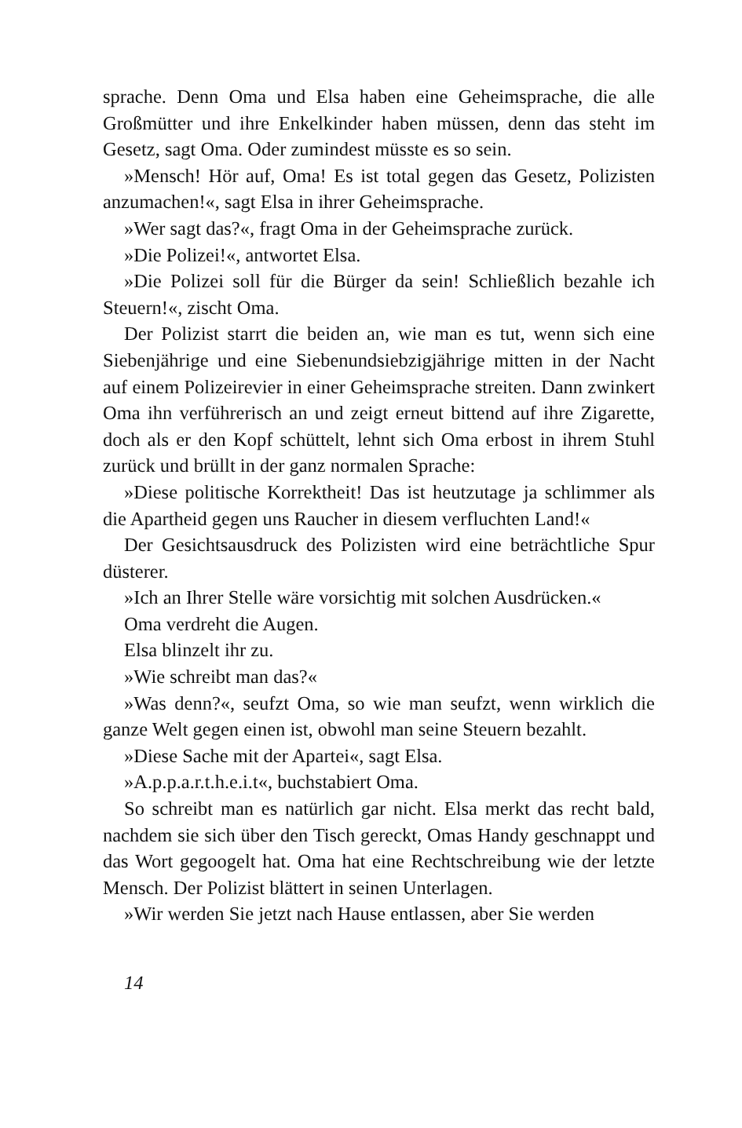sprache. Denn Oma und Elsa haben eine Geheimsprache, die alle Großmütter und ihre Enkelkinder haben müssen, denn das steht im Gesetz, sagt Oma. Oder zumindest müsste es so sein.
»Mensch! Hör auf, Oma! Es ist total gegen das Gesetz, Polizisten anzumachen!«, sagt Elsa in ihrer Geheimsprache.
»Wer sagt das?«, fragt Oma in der Geheimsprache zurück.
»Die Polizei!«, antwortet Elsa.
»Die Polizei soll für die Bürger da sein! Schließlich bezahle ich Steuern!«, zischt Oma.
Der Polizist starrt die beiden an, wie man es tut, wenn sich eine Siebenjährige und eine Siebenundsiebzigjährige mitten in der Nacht auf einem Polizeirevier in einer Geheimsprache streiten. Dann zwinkert Oma ihn verführerisch an und zeigt erneut bittend auf ihre Zigarette, doch als er den Kopf schüttelt, lehnt sich Oma erbost in ihrem Stuhl zurück und brüllt in der ganz normalen Sprache:
»Diese politische Korrektheit! Das ist heutzutage ja schlimmer als die Apartheid gegen uns Raucher in diesem verfluchten Land!«
Der Gesichtsausdruck des Polizisten wird eine beträchtliche Spur düsterer.
»Ich an Ihrer Stelle wäre vorsichtig mit solchen Ausdrücken.«
Oma verdreht die Augen.
Elsa blinzelt ihr zu.
»Wie schreibt man das?«
»Was denn?«, seufzt Oma, so wie man seufzt, wenn wirklich die ganze Welt gegen einen ist, obwohl man seine Steuern bezahlt.
»Diese Sache mit der Apartei«, sagt Elsa.
»A.p.p.a.r.t.h.e.i.t«, buchstabiert Oma.
So schreibt man es natürlich gar nicht. Elsa merkt das recht bald, nachdem sie sich über den Tisch gereckt, Omas Handy geschnappt und das Wort gegoogelt hat. Oma hat eine Rechtschreibung wie der letzte Mensch. Der Polizist blättert in seinen Unterlagen.
»Wir werden Sie jetzt nach Hause entlassen, aber Sie werden
14